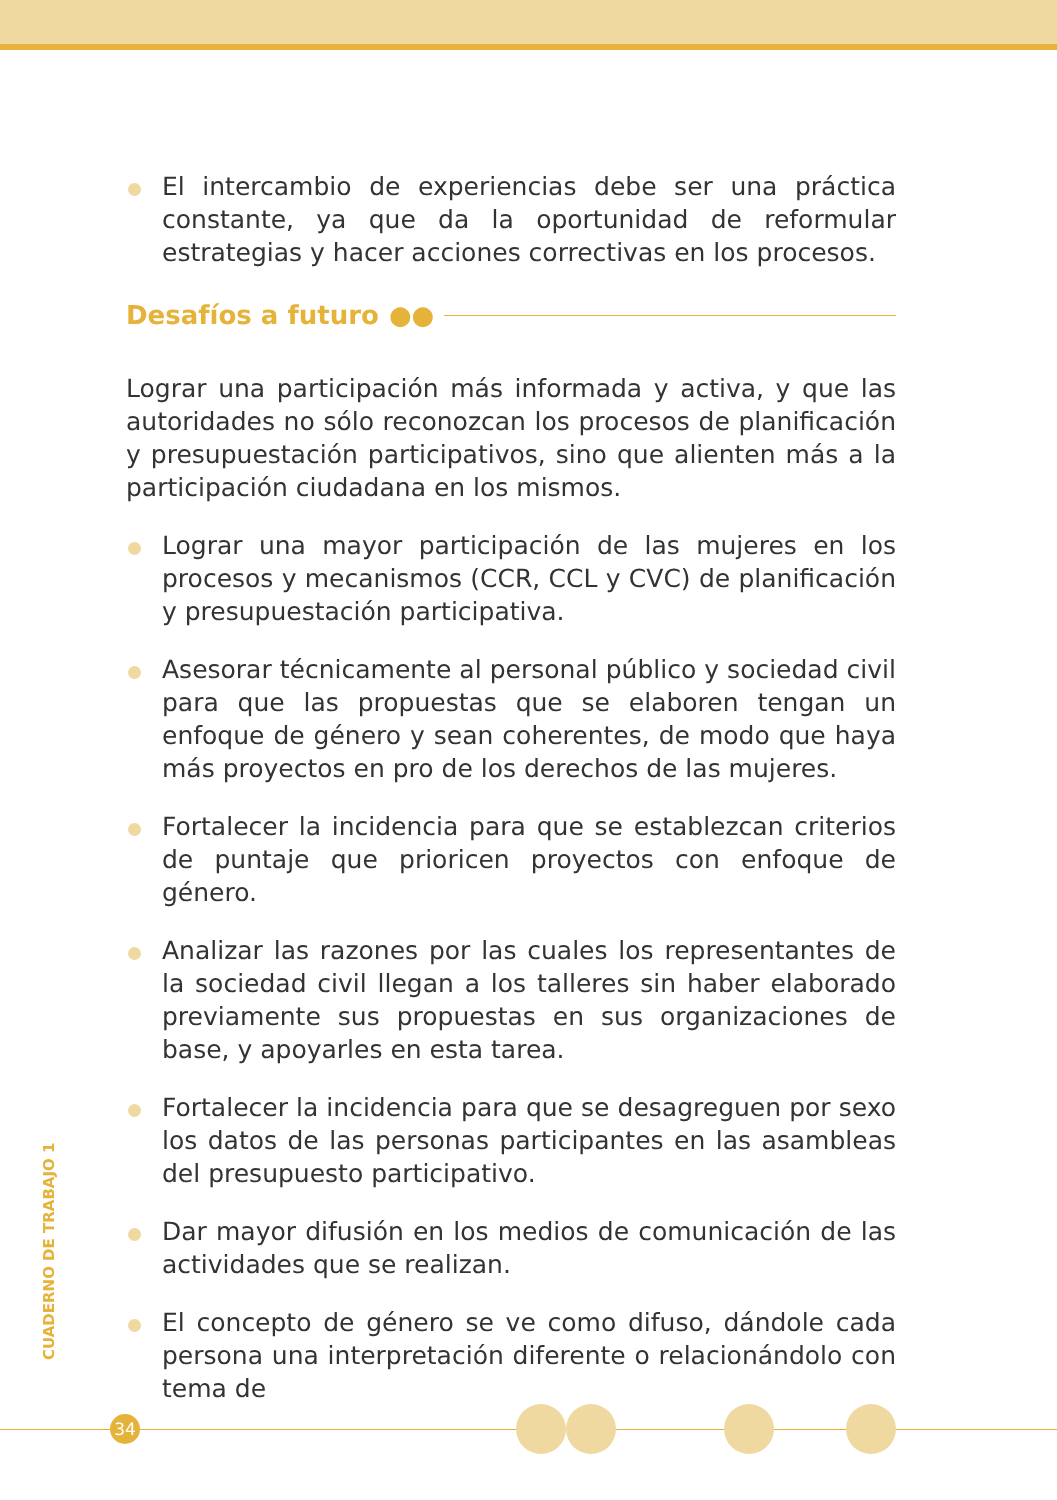El intercambio de experiencias debe ser una práctica constante, ya que da la oportunidad de reformular estrategias y hacer acciones correctivas en los procesos.
Desafíos a futuro ●●
Lograr una participación más informada y activa, y que las autoridades no sólo reconozcan los procesos de planificación y presupuestación participativos, sino que alienten más a la participación ciudadana en los mismos.
Lograr una mayor participación de las mujeres en los procesos y mecanismos (CCR, CCL y CVC) de planificación y presupuestación participativa.
Asesorar técnicamente al personal público y sociedad civil para que las propuestas que se elaboren tengan un enfoque de género y sean coherentes, de modo que haya más proyectos en pro de los derechos de las mujeres.
Fortalecer la incidencia para que se establezcan criterios de puntaje que prioricen proyectos con enfoque de género.
Analizar las razones por las cuales los representantes de la sociedad civil llegan a los talleres sin haber elaborado previamente sus propuestas en sus organizaciones de base, y apoyarles en esta tarea.
Fortalecer la incidencia para que se desagreguen por sexo los datos de las personas participantes en las asambleas del presupuesto participativo.
Dar mayor difusión en los medios de comunicación de las actividades que se realizan.
El concepto de género se ve como difuso, dándole cada persona una interpretación diferente o relacionándolo con tema de
CUADERNO DE TRABAJO 1
34